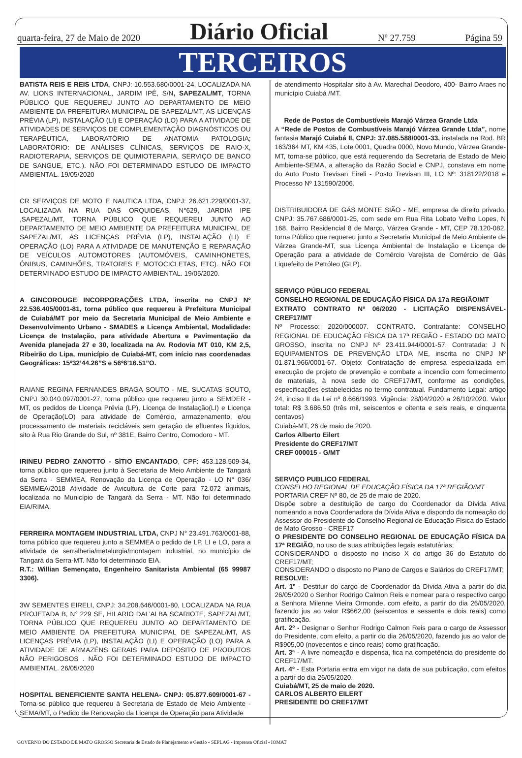quarta-feira, 27 de Maio de 2020 Diário Oficial Nº 27.759 Página 59
TERCEIROS
BATISTA REIS E REIS LTDA, CNPJ: 10.553.680/0001-24, LOCALIZADA NA AV. LIONS INTERNACIONAL, JARDIM IPÊ, S/N, SAPEZAL/MT, TORNA PÚBLICO QUE REQUEREU JUNTO AO DEPARTAMENTO DE MEIO AMBIENTE DA PREFEITURA MUNICIPAL DE SAPEZAL/MT, AS LICENÇAS PRÉVIA (LP), INSTALAÇÃO (LI) E OPERAÇÃO (LO) PARA A ATIVIDADE DE ATIVIDADES DE SERVIÇOS DE COMPLEMENTAÇÃO DIAGNÓSTICOS OU TERAPÊUTICA, LABORATÓRIO DE ANATOMIA PATOLOGIA; LABORATÓRIO: DE ANÁLISES CLÍNICAS, SERVIÇOS DE RAIO-X, RADIOTERAPIA, SERVIÇOS DE QUIMIOTERAPIA, SERVIÇO DE BANCO DE SANGUE, ETC.). NÃO FOI DETERMINADO ESTUDO DE IMPACTO AMBIENTAL. 19/05/2020
CR SERVIÇOS DE MOTO E NAUTICA LTDA, CNPJ: 26.621.229/0001-37, LOCALIZADA NA RUA DAS ORQUIDEAS, N°629, JARDIM IPE ,SAPEZAL/MT, TORNA PÚBLICO QUE REQUEREU JUNTO AO DEPARTAMENTO DE MEIO AMBIENTE DA PREFEITURA MUNICIPAL DE SAPEZAL/MT, AS LICENÇAS PRÉVIA (LP), INSTALAÇÃO (LI) E OPERAÇÃO (LO) PARA A ATIVIDADE DE MANUTENÇÃO E REPARAÇÃO DE VEÍCULOS AUTOMOTORES (AUTOMÓVEIS, CAMINHONETES, ÔNIBUS, CAMINHÕES, TRATORES E MOTOCICLETAS, ETC). NÃO FOI DETERMINADO ESTUDO DE IMPACTO AMBIENTAL. 19/05/2020.
A GINCOROUGE INCORPORAÇÕES LTDA, inscrita no CNPJ Nº 22.536.405/0001-81, torna público que requereu à Prefeitura Municipal de Cuiabá/MT por meio da Secretaria Municipal de Meio Ambiente e Desenvolvimento Urbano - SMADES a Licença Ambiental, Modalidade: Licença de Instalação, para atividade Abertura e Pavimentação da Avenida planejada 27 e 30, localizada na Av. Rodovia MT 010, KM 2,5, Ribeirão do Lipa, município de Cuiabá-MT, com início nas coordenadas Geográficas: 15º32’44.26”S e 56º6’16.51”O.
RAIANE REGINA FERNANDES BRAGA SOUTO - ME, SUCATAS SOUTO, CNPJ 30.040.097/0001-27, torna público que requereu junto a SEMDER - MT, os pedidos de Licença Prévia (LP), Licença de Instalação(LI) e Licença de Operação(LO) para atividade de Comércio, armazenamento, e/ou processamento de materiais recicláveis sem geração de efluentes líquidos, sito à Rua Rio Grande do Sul, nº 381E, Bairro Centro, Comodoro - MT.
IRINEU PEDRO ZANOTTO - SÍTIO ENCANTADO, CPF: 453.128.509-34, torna público que requereu junto à Secretaria de Meio Ambiente de Tangará da Serra - SEMMEA, Renovação da Licença de Operação - LO N° 036/ SEMMEA/2018 Atividade de Avicultura de Corte para 72.072 animais, localizada no Município de Tangará da Serra - MT. Não foi determinado EIA/RIMA.
FERREIRA MONTAGEM INDUSTRIAL LTDA, CNPJ N° 23.491.763/0001-88, torna público que requereu junto a SEMMEA o pedido de LP, LI e LO, para a atividade de serralheria/metalurgia/montagem industrial, no município de Tangará da Serra-MT. Não foi determinado EIA.
R.T.: Willian Semençato, Engenheiro Sanitarista Ambiental (65 99987 3306).
3W SEMENTES EIRELI, CNPJ: 34.208.646/0001-80, LOCALIZADA NA RUA PROJETADA B, N° 229 SE, HILARIO DAL’ALBA SCARIOTE, SAPEZAL/MT, TORNA PÚBLICO QUE REQUEREU JUNTO AO DEPARTAMENTO DE MEIO AMBIENTE DA PREFEITURA MUNICIPAL DE SAPEZAL/MT, AS LICENÇAS PRÉVIA (LP), INSTALAÇÃO (LI) E OPERAÇÃO (LO) PARA A ATIVIDADE DE ARMAZÉNS GERAIS PARA DEPOSITO DE PRODUTOS NÃO PERIGOSOS . NÃO FOI DETERMINADO ESTUDO DE IMPACTO AMBIENTAL. 26/05/2020
HOSPITAL BENEFICIENTE SANTA HELENA- CNPJ: 05.877.609/0001-67 -Torna-se público que requereu à Secretaria de Estado de Meio Ambiente - SEMA/MT, o Pedido de Renovação da Licença de Operação para Atividade
de atendimento Hospitalar sito á Av. Marechal Deodoro, 400- Bairro Araes no município Cuiabá /MT.
Rede de Postos de Combustíveis Marajó Várzea Grande Ltda
A “Rede de Postos de Combustíveis Marajó Várzea Grande Ltda”, nome fantasia Marajó Cuiabá II, CNPJ: 37.085.588/0001-33, instalada na Rod. BR 163/364 MT, KM 435, Lote 0001, Quadra 0000, Novo Mundo, Várzea Grande-MT, torna-se público, que está requerendo da Secretaria de Estado de Meio Ambiente-SEMA, a alteração da Razão Social e CNPJ, constava em nome do Auto Posto Trevisan Eireli - Posto Trevisan III, LO Nº: 318122/2018 e Processo Nº 131590/2006.
DISTRIBUIDORA DE GÁS MONTE SIÃO - ME, empresa de direito privado, CNPJ: 35.767.686/0001-25, com sede em Rua Rita Lobato Velho Lopes, N 168, Bairro Residencial 8 de Março, Várzea Grande - MT, CEP 78.120-082, torna Público que requereu junto a Secretaria Municipal de Meio Ambiente de Várzea Grande-MT, sua Licença Ambiental de Instalação e Licença de Operação para a atividade de Comércio Varejista de Comércio de Gás Liquefeito de Petróleo (GLP).
SERVIÇO PÚBLICO FEDERAL
CONSELHO REGIONAL DE EDUCAÇÃO FÍSICA DA 17a REGIÃO/MT
EXTRATO CONTRATO Nº 06/2020 - LICITAÇÃO DISPENSÁVEL-CREF17/MT
Nº Processo: 2020/000007. CONTRATO. Contratante: CONSELHO REGIONAL DE EDUCAÇÃO FÍSICA DA 17ª REGIÃO - ESTADO DO MATO GROSSO, inscrita no CNPJ Nº 23.411.944/0001-57. Contratada: J N EQUIPAMENTOS DE PREVENÇÃO LTDA ME, inscrita no CNPJ Nº 01.871.966/0001-67. Objeto: Contratação de empresa especializada em execução de projeto de prevenção e combate a incendio com fornecimento de materiais, à nova sede do CREF17/MT, conforme as condições, especificações estabelecidas no termo contratual. Fundamento Legal: artigo 24, inciso II da Lei nº 8.666/1993. Vigência: 28/04/2020 a 26/10/2020. Valor total: R$ 3.686,50 (três mil, seiscentos e oitenta e seis reais, e cinquenta centavos)
Cuiabá-MT, 26 de maio de 2020.
Carlos Alberto Eilert
Presidente do CREF17/MT
CREF 000015 - G/MT
SERVIÇO PUBLICO FEDERAL
CONSELHO REGIONAL DE EDUCAÇÃO FÍSICA DA 17ª REGIÃO/MT
PORTARIA CREF Nº 80, de 25 de maio de 2020.
Dispõe sobre a destituição de cargo do Coordenador da Dívida Ativa nomeando a nova Coordenadora da Dívida Ativa e dispondo da nomeação do Assessor do Presidente do Conselho Regional de Educação Física do Estado de Mato Grosso - CREF17
O PRESIDENTE DO CONSELHO REGIONAL DE EDUCAÇÃO FÍSICA DA 17ª REGIÃO, no uso de suas atribuições legais estatutárias;
CONSIDERANDO o disposto no inciso X do artigo 36 do Estatuto do CREF17/MT;
CONSIDERANDO o disposto no Plano de Cargos e Salários do CREF17/MT;
RESOLVE:
Art. 1º - Destituir do cargo de Coordenador da Dívida Ativa a partir do dia 26/05/2020 o Senhor Rodrigo Calmon Reis e nomear para o respectivo cargo a Senhora Milenne Vieira Ormonde, com efeito, a partir do dia 26/05/2020, fazendo jus ao valor R$662,00 (seiscentos e sessenta e dois reais) como gratificação.
Art. 2º - Designar o Senhor Rodrigo Calmon Reis para o cargo de Assessor do Presidente, com efeito, a partir do dia 26/05/2020, fazendo jus ao valor de R$905,00 (novecentos e cinco reais) como gratificação.
Art. 3ª - A livre nomeação e dispensa, fica na competência do presidente do CREF17/MT.
Art. 4º - Esta Portaria entra em vigor na data de sua publicação, com efeitos a partir do dia 26/05/2020.
Cuiabá/MT, 25 de maio de 2020.
CARLOS ALBERTO EILERT
PRESIDENTE DO CREF17/MT
GOVERNO DO ESTADO DE MATO GROSSO Secretaria de Estado de Planejamento e Gestão - SEPLAG - Imprensa Oficial - IOMAT